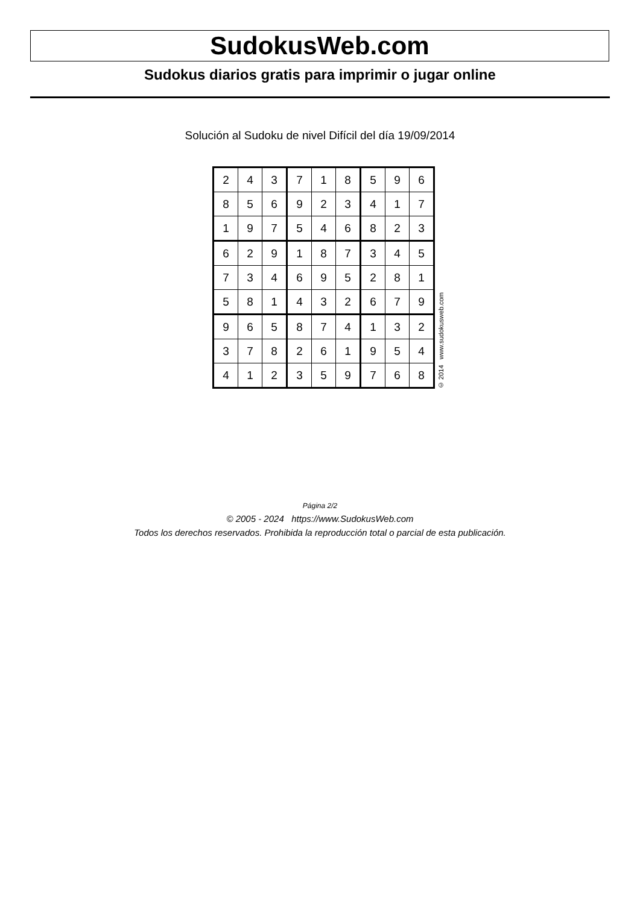SudokusWeb.com
Sudokus diarios gratis para imprimir o jugar online
Solución al Sudoku de nivel Difícil del día 19/09/2014
| 2 | 4 | 3 | 7 | 1 | 8 | 5 | 9 | 6 |
| 8 | 5 | 6 | 9 | 2 | 3 | 4 | 1 | 7 |
| 1 | 9 | 7 | 5 | 4 | 6 | 8 | 2 | 3 |
| 6 | 2 | 9 | 1 | 8 | 7 | 3 | 4 | 5 |
| 7 | 3 | 4 | 6 | 9 | 5 | 2 | 8 | 1 |
| 5 | 8 | 1 | 4 | 3 | 2 | 6 | 7 | 9 |
| 9 | 6 | 5 | 8 | 7 | 4 | 1 | 3 | 2 |
| 3 | 7 | 8 | 2 | 6 | 1 | 9 | 5 | 4 |
| 4 | 1 | 2 | 3 | 5 | 9 | 7 | 6 | 8 |
© 2014 www.sudokusweb.com
Página 2/2
© 2005 - 2024 https://www.SudokusWeb.com
Todos los derechos reservados. Prohibida la reproducción total o parcial de esta publicación.